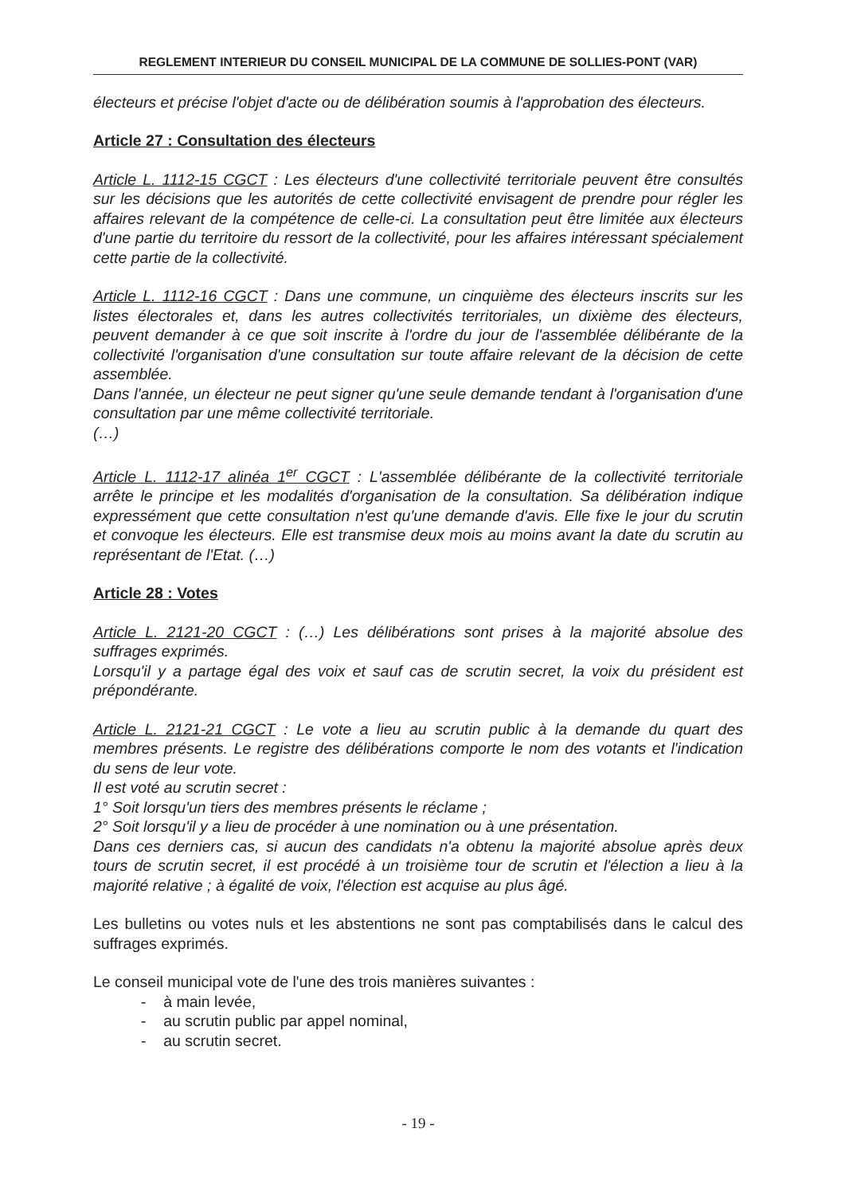REGLEMENT INTERIEUR DU CONSEIL MUNICIPAL DE LA COMMUNE DE SOLLIES-PONT (VAR)
électeurs et précise l'objet d'acte ou de délibération soumis à l'approbation des électeurs.
Article 27 : Consultation des électeurs
Article L. 1112-15 CGCT : Les électeurs d'une collectivité territoriale peuvent être consultés sur les décisions que les autorités de cette collectivité envisagent de prendre pour régler les affaires relevant de la compétence de celle-ci. La consultation peut être limitée aux électeurs d'une partie du territoire du ressort de la collectivité, pour les affaires intéressant spécialement cette partie de la collectivité.
Article L. 1112-16 CGCT : Dans une commune, un cinquième des électeurs inscrits sur les listes électorales et, dans les autres collectivités territoriales, un dixième des électeurs, peuvent demander à ce que soit inscrite à l'ordre du jour de l'assemblée délibérante de la collectivité l'organisation d'une consultation sur toute affaire relevant de la décision de cette assemblée.
Dans l'année, un électeur ne peut signer qu'une seule demande tendant à l'organisation d'une consultation par une même collectivité territoriale.
(…)
Article L. 1112-17 alinéa 1<sup>er</sup> CGCT : L'assemblée délibérante de la collectivité territoriale arrête le principe et les modalités d'organisation de la consultation. Sa délibération indique expressément que cette consultation n'est qu'une demande d'avis. Elle fixe le jour du scrutin et convoque les électeurs. Elle est transmise deux mois au moins avant la date du scrutin au représentant de l'Etat. (…)
Article 28 : Votes
Article L. 2121-20 CGCT : (…) Les délibérations sont prises à la majorité absolue des suffrages exprimés.
Lorsqu'il y a partage égal des voix et sauf cas de scrutin secret, la voix du président est prépondérante.
Article L. 2121-21 CGCT : Le vote a lieu au scrutin public à la demande du quart des membres présents. Le registre des délibérations comporte le nom des votants et l'indication du sens de leur vote.
Il est voté au scrutin secret :
1° Soit lorsqu'un tiers des membres présents le réclame ;
2° Soit lorsqu'il y a lieu de procéder à une nomination ou à une présentation.
Dans ces derniers cas, si aucun des candidats n'a obtenu la majorité absolue après deux tours de scrutin secret, il est procédé à un troisième tour de scrutin et l'élection a lieu à la majorité relative ; à égalité de voix, l'élection est acquise au plus âgé.
Les bulletins ou votes nuls et les abstentions ne sont pas comptabilisés dans le calcul des suffrages exprimés.
Le conseil municipal vote de l'une des trois manières suivantes :
- à main levée,
- au scrutin public par appel nominal,
- au scrutin secret.
- 19 -